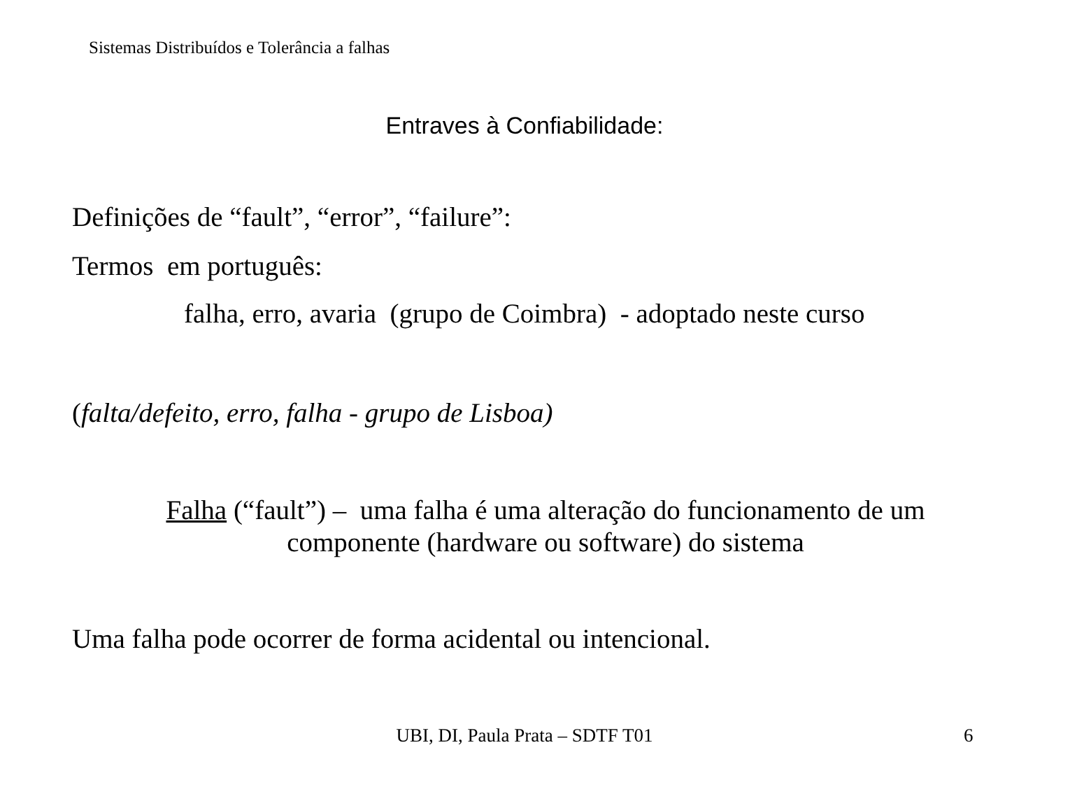Sistemas Distribuídos e Tolerância a falhas
Entraves à Confiabilidade:
Definições de “fault”, “error”, “failure”:
Termos em português:
falha, erro, avaria (grupo de Coimbra) - adoptado neste curso
(falta/defeito, erro, falha - grupo de Lisboa)
Falha (“fault”) – uma falha é uma alteração do funcionamento de um
componente (hardware ou software) do sistema
Uma falha pode ocorrer de forma acidental ou intencional.
UBI, DI, Paula Prata – SDTF T01 6